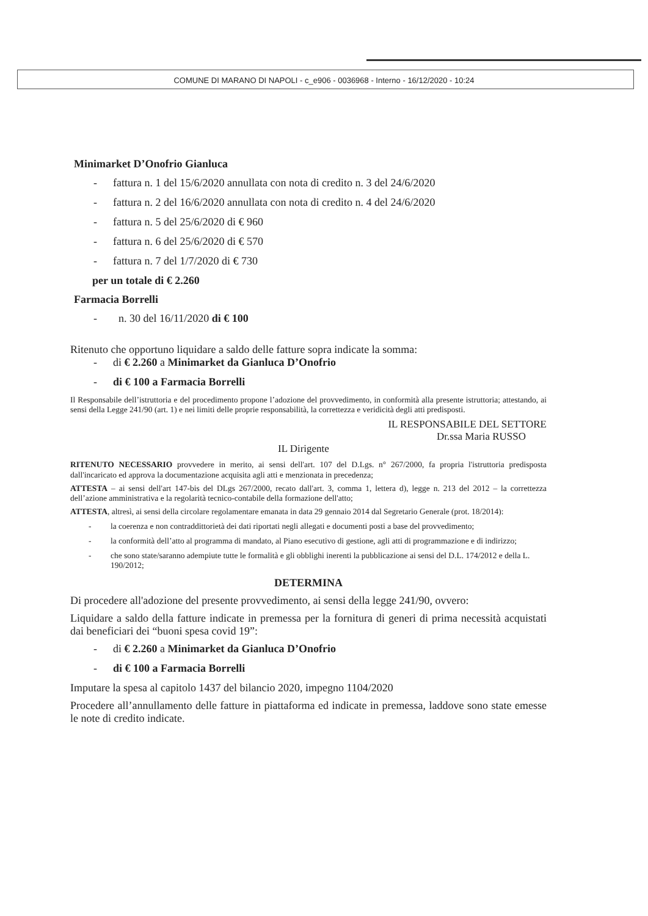COMUNE DI MARANO DI NAPOLI - c_e906 - 0036968 - Interno - 16/12/2020 - 10:24
Minimarket D’Onofrio Gianluca
- fattura n. 1 del 15/6/2020 annullata con nota di credito n. 3 del 24/6/2020
- fattura n. 2 del 16/6/2020 annullata con nota di credito n. 4 del 24/6/2020
- fattura n. 5 del 25/6/2020 di € 960
- fattura n. 6 del 25/6/2020 di € 570
- fattura n. 7 del 1/7/2020 di € 730
per un totale di € 2.260
Farmacia Borrelli
- n. 30 del 16/11/2020 di € 100
Ritenuto che opportuno liquidare a saldo delle fatture sopra indicate la somma:
- di € 2.260 a Minimarket da Gianluca D’Onofrio
- di € 100 a Farmacia Borrelli
Il Responsabile dell’istruttoria e del procedimento propone l’adozione del provvedimento, in conformità alla presente istruttoria; attestando, ai sensi della Legge 241/90 (art. 1) e nei limiti delle proprie responsabilità, la correttezza e veridicità degli atti predisposti.
IL RESPONSABILE DEL SETTORE
Dr.ssa Maria RUSSO
IL Dirigente
RITENUTO NECESSARIO provvedere in merito, ai sensi dell'art. 107 del D.Lgs. n° 267/2000, fa propria l'istruttoria predisposta dall'incaricato ed approva la documentazione acquisita agli atti e menzionata in precedenza;
ATTESTA – ai sensi dell'art 147-bis del DLgs 267/2000, recato dall'art. 3, comma 1, lettera d), legge n. 213 del 2012 – la correttezza dell’azione amministrativa e la regolarità tecnico-contabile della formazione dell'atto;
ATTESTA, altresì, ai sensi della circolare regolamentare emanata in data 29 gennaio 2014 dal Segretario Generale (prot. 18/2014):
- la coerenza e non contraddittorietà dei dati riportati negli allegati e documenti posti a base del provvedimento;
- la conformità dell’atto al programma di mandato, al Piano esecutivo di gestione, agli atti di programmazione e di indirizzo;
- che sono state/saranno adempiute tutte le formalità e gli obblighi inerenti la pubblicazione ai sensi del D.L. 174/2012 e della L. 190/2012;
DETERMINA
Di procedere all'adozione del presente provvedimento, ai sensi della legge 241/90, ovvero:
Liquidare a saldo della fatture indicate in premessa per la fornitura di generi di prima necessità acquistati dai beneficiari dei “buoni spesa covid 19”:
- di € 2.260 a Minimarket da Gianluca D’Onofrio
- di € 100 a Farmacia Borrelli
Imputare la spesa al capitolo 1437 del bilancio 2020, impegno 1104/2020
Procedere all’annullamento delle fatture in piattaforma ed indicate in premessa, laddove sono state emesse le note di credito indicate.